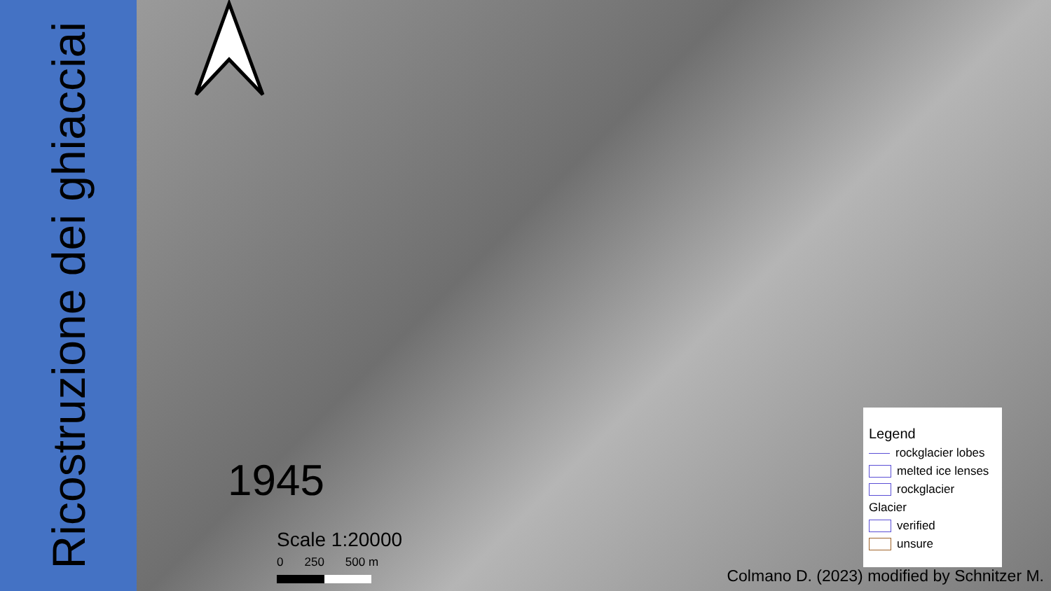Ricostruzione dei ghiacciai
1945
Scale 1:20000
0 250 500 m
Legend
rockglacier lobes
melted ice lenses
rockglacier
Glacier
verified
unsure
Colmano D. (2023) modified by Schnitzer M.